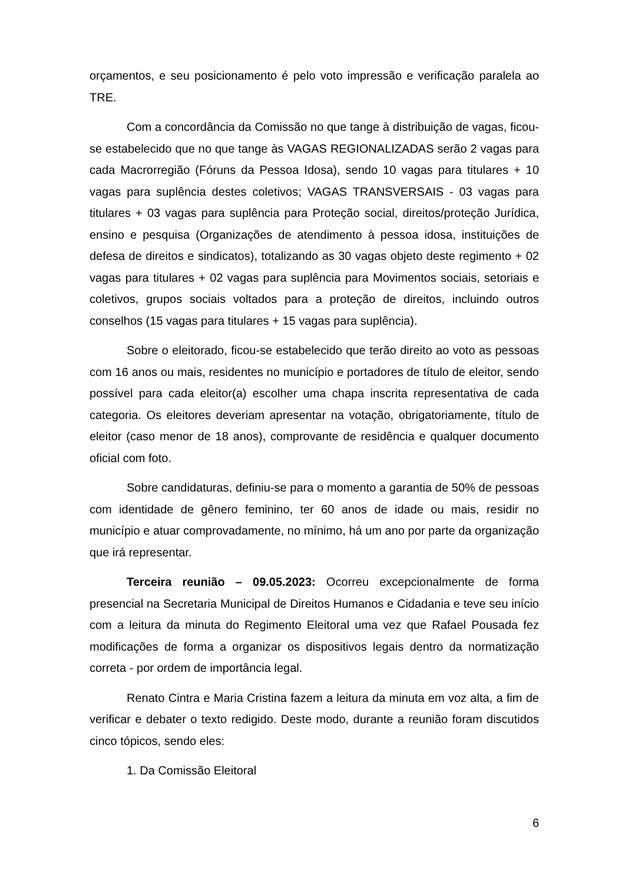orçamentos, e seu posicionamento é pelo voto impressão e verificação paralela ao TRE.
Com a concordância da Comissão no que tange à distribuição de vagas, ficou-se estabelecido que no que tange às VAGAS REGIONALIZADAS serão 2 vagas para cada Macrorregião (Fóruns da Pessoa Idosa), sendo 10 vagas para titulares + 10 vagas para suplência destes coletivos; VAGAS TRANSVERSAIS - 03 vagas para titulares + 03 vagas para suplência para Proteção social, direitos/proteção Jurídica, ensino e pesquisa (Organizações de atendimento à pessoa idosa, instituições de defesa de direitos e sindicatos), totalizando as 30 vagas objeto deste regimento + 02 vagas para titulares + 02 vagas para suplência para Movimentos sociais, setoriais e coletivos, grupos sociais voltados para a proteção de direitos, incluindo outros conselhos (15 vagas para titulares + 15 vagas para suplência).
Sobre o eleitorado, ficou-se estabelecido que terão direito ao voto as pessoas com 16 anos ou mais, residentes no município e portadores de título de eleitor, sendo possível para cada eleitor(a) escolher uma chapa inscrita representativa de cada categoria. Os eleitores deveriam apresentar na votação, obrigatoriamente, título de eleitor (caso menor de 18 anos), comprovante de residência e qualquer documento oficial com foto.
Sobre candidaturas, definiu-se para o momento a garantia de 50% de pessoas com identidade de gênero feminino, ter 60 anos de idade ou mais, residir no município e atuar comprovadamente, no mínimo, há um ano por parte da organização que irá representar.
Terceira reunião – 09.05.2023: Ocorreu excepcionalmente de forma presencial na Secretaria Municipal de Direitos Humanos e Cidadania e teve seu início com a leitura da minuta do Regimento Eleitoral uma vez que Rafael Pousada fez modificações de forma a organizar os dispositivos legais dentro da normatização correta - por ordem de importância legal.
Renato Cintra e Maria Cristina fazem a leitura da minuta em voz alta, a fim de verificar e debater o texto redigido. Deste modo, durante a reunião foram discutidos cinco tópicos, sendo eles:
1. Da Comissão Eleitoral
6